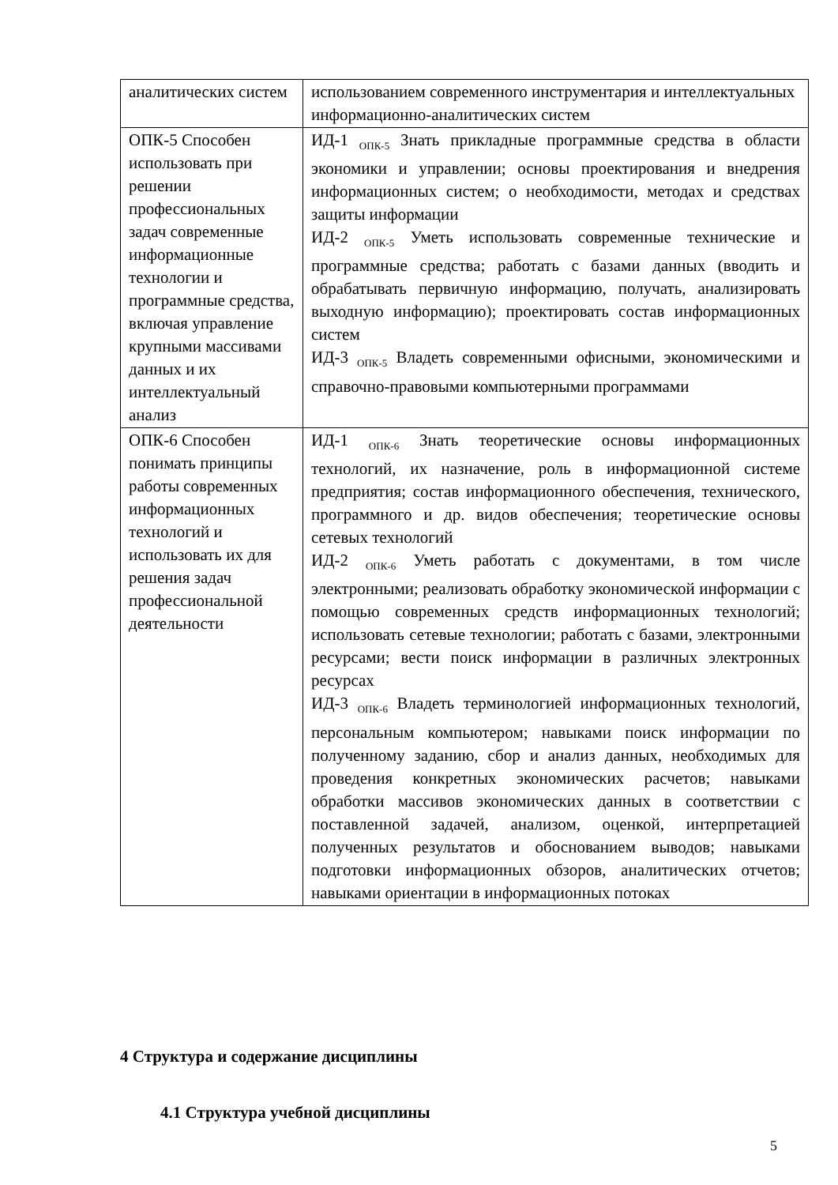| аналитических систем | использованием современного инструментария и интеллектуальных информационно-аналитических систем |
| ОПК-5 Способен использовать при решении профессиональных задач современные информационные технологии и программные средства, включая управление крупными массивами данных и их интеллектуальный анализ | ИД-1 <sub>ОПК-5</sub> Знать прикладные программные средства в области экономики и управлении; основы проектирования и внедрения информационных систем; о необходимости, методах и средствах защиты информации ИД-2 <sub>ОПК-5</sub> Уметь использовать современные технические и программные средства; работать с базами данных (вводить и обрабатывать первичную информацию, получать, анализировать выходную информацию); проектировать состав информационных систем ИД-3 <sub>ОПК-5</sub> Владеть современными офисными, экономическими и справочно-правовыми компьютерными программами |
| ОПК-6 Способен понимать принципы работы современных информационных технологий и использовать их для решения задач профессиональной деятельности | ИД-1 <sub>ОПК-6</sub> Знать теоретические основы информационных технологий, их назначение, роль в информационной системе предприятия; состав информационного обеспечения, технического, программного и др. видов обеспечения; теоретические основы сетевых технологий ИД-2 <sub>ОПК-6</sub> Уметь работать с документами, в том числе электронными; реализовать обработку экономической информации с помощью современных средств информационных технологий; использовать сетевые технологии; работать с базами, электронными ресурсами; вести поиск информации в различных электронных ресурсах ИД-3 <sub>ОПК-6</sub> Владеть терминологией информационных технологий, персональным компьютером; навыками поиск информации по полученному заданию, сбор и анализ данных, необходимых для проведения конкретных экономических расчетов; навыками обработки массивов экономических данных в соответствии с поставленной задачей, анализом, оценкой, интерпретацией полученных результатов и обоснованием выводов; навыками подготовки информационных обзоров, аналитических отчетов; навыками ориентации в информационных потоках |
4 Структура и содержание дисциплины
4.1 Структура учебной дисциплины
5